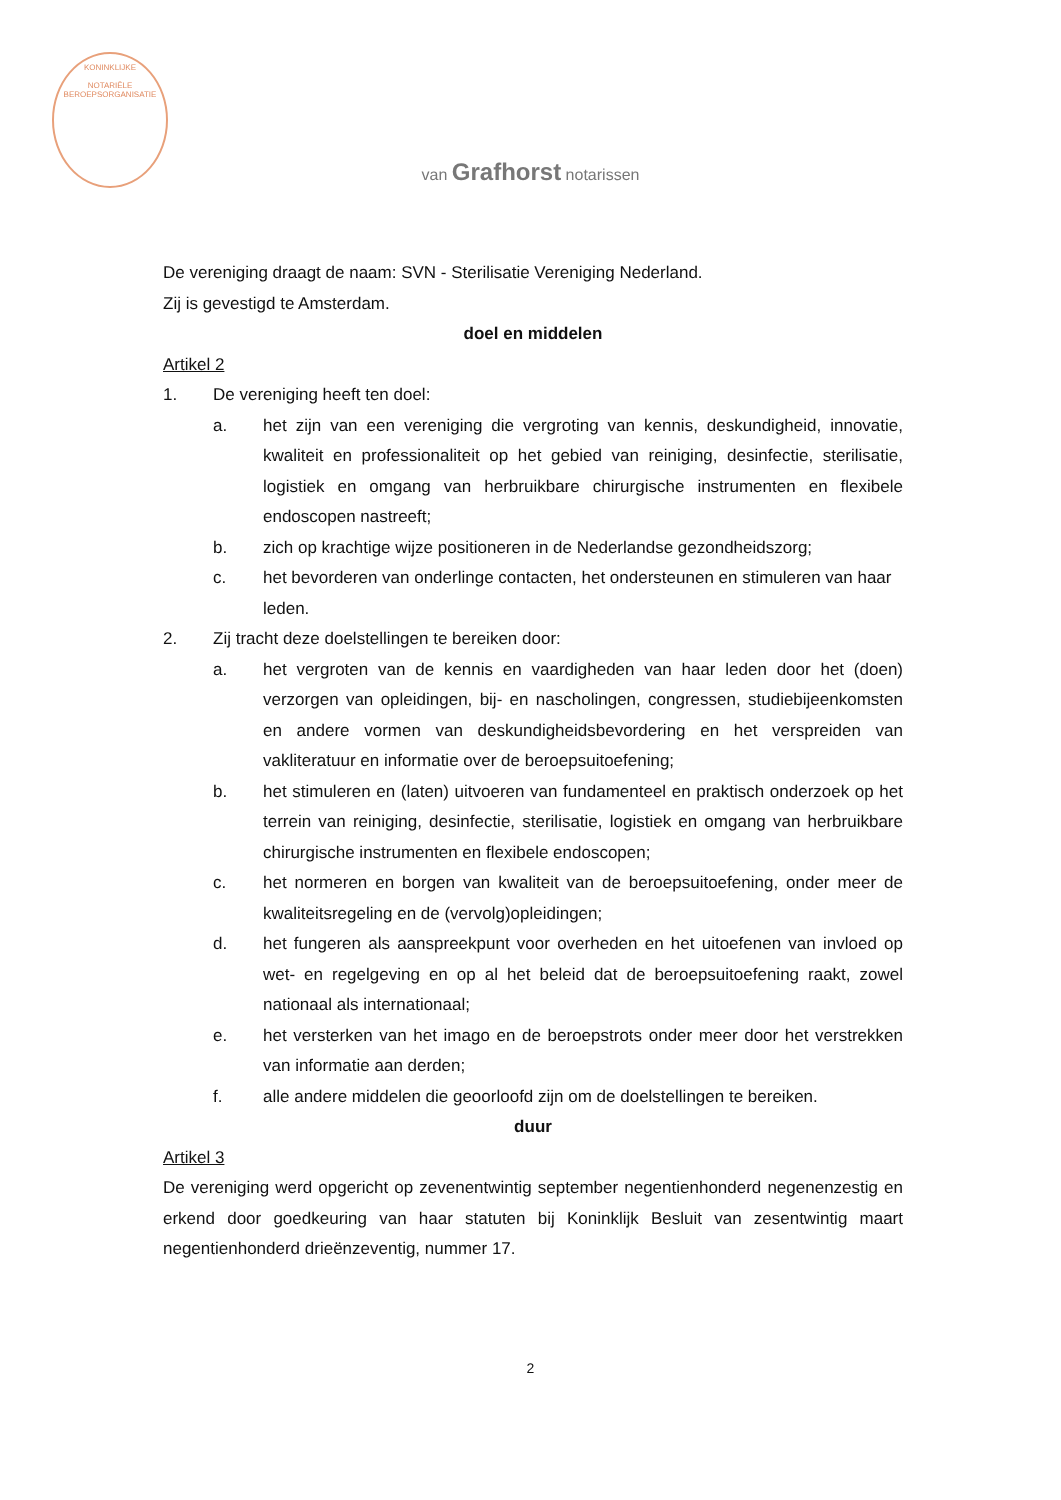KONINKLIJKE
NOTARIËLE
BEROEPSORGANISATIE
van Grafhorst notarissen
De vereniging draagt de naam: SVN - Sterilisatie Vereniging Nederland.
Zij is gevestigd te Amsterdam.
doel en middelen
Artikel 2
1. De vereniging heeft ten doel:
a. het zijn van een vereniging die vergroting van kennis, deskundigheid, innovatie, kwaliteit en professionaliteit op het gebied van reiniging, desinfectie, sterilisatie, logistiek en omgang van herbruikbare chirurgische instrumenten en flexibele endoscopen nastreeft;
b. zich op krachtige wijze positioneren in de Nederlandse gezondheidszorg;
c. het bevorderen van onderlinge contacten, het ondersteunen en stimuleren van haar leden.
2. Zij tracht deze doelstellingen te bereiken door:
a. het vergroten van de kennis en vaardigheden van haar leden door het (doen) verzorgen van opleidingen, bij- en nascholingen, congressen, studiebijeenkomsten en andere vormen van deskundigheidsbevordering en het verspreiden van vakliteratuur en informatie over de beroepsuitoefening;
b. het stimuleren en (laten) uitvoeren van fundamenteel en praktisch onderzoek op het terrein van reiniging, desinfectie, sterilisatie, logistiek en omgang van herbruikbare chirurgische instrumenten en flexibele endoscopen;
c. het normeren en borgen van kwaliteit van de beroepsuitoefening, onder meer de kwaliteitsregeling en de (vervolg)opleidingen;
d. het fungeren als aanspreekpunt voor overheden en het uitoefenen van invloed op wet- en regelgeving en op al het beleid dat de beroepsuitoefening raakt, zowel nationaal als internationaal;
e. het versterken van het imago en de beroepstrots onder meer door het verstrekken van informatie aan derden;
f. alle andere middelen die geoorloofd zijn om de doelstellingen te bereiken.
duur
Artikel 3
De vereniging werd opgericht op zevenentwintig september negentienhonderd negenenzestig en erkend door goedkeuring van haar statuten bij Koninklijk Besluit van zesentwintig maart negentienhonderd drieënzeventig, nummer 17.
2